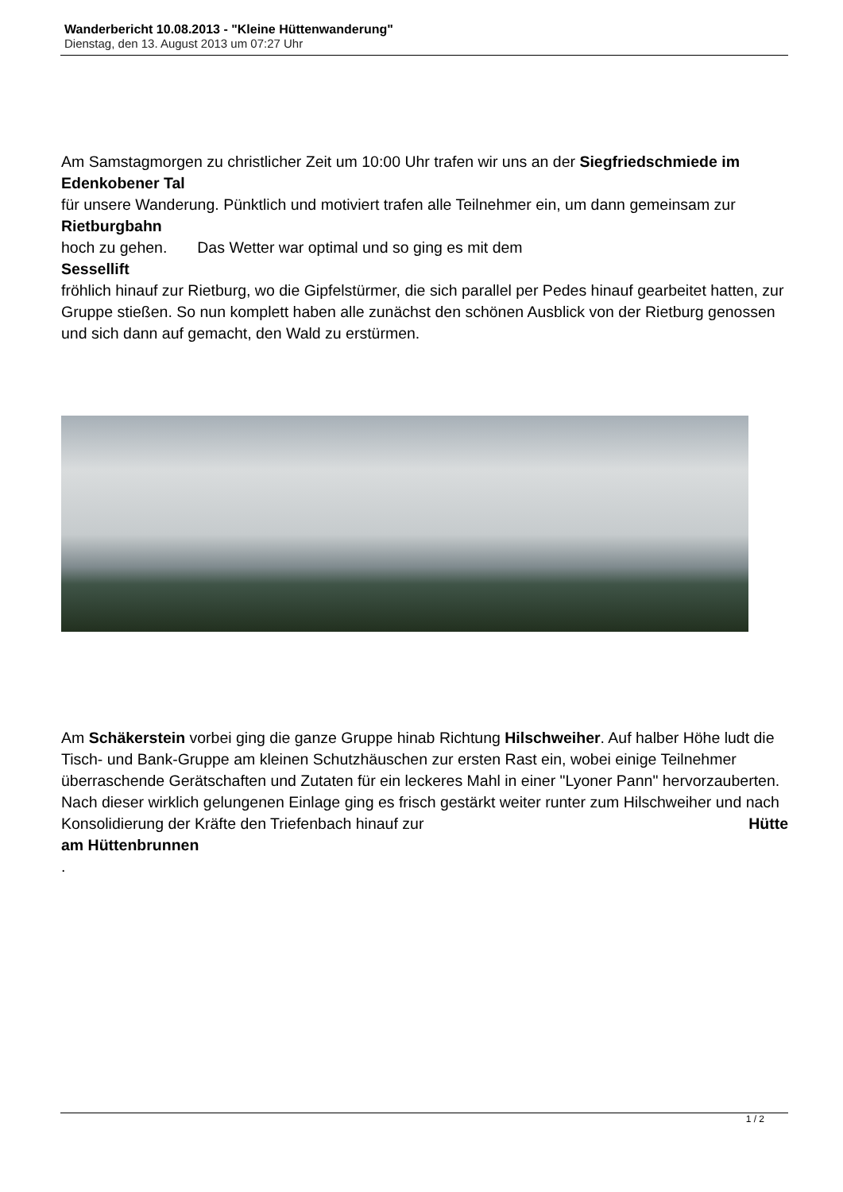Wanderbericht 10.08.2013 - "Kleine Hüttenwanderung"
Dienstag, den 13. August 2013 um 07:27 Uhr
Am Samstagmorgen zu christlicher Zeit um 10:00 Uhr trafen wir uns an der Siegfriedschmiede im Edenkobener Tal
für unsere Wanderung. Pünktlich und motiviert trafen alle Teilnehmer ein, um dann gemeinsam zur
Rietburgbahn
hoch zu gehen. Das Wetter war optimal und so ging es mit dem
Sessellift
fröhlich hinauf zur Rietburg, wo die Gipfelstürmer, die sich parallel per Pedes hinauf gearbeitet hatten, zur Gruppe stießen. So nun komplett haben alle zunächst den schönen Ausblick von der Rietburg genossen und sich dann auf gemacht, den Wald zu erstürmen.
Am Schäkerstein vorbei ging die ganze Gruppe hinab Richtung Hilschweiher. Auf halber Höhe ludt die Tisch- und Bank-Gruppe am kleinen Schutzhäuschen zur ersten Rast ein, wobei einige Teilnehmer überraschende Gerätschaften und Zutaten für ein leckeres Mahl in einer "Lyoner Pann" hervorzauberten. Nach dieser wirklich gelungenen Einlage ging es frisch gestärkt weiter runter zum Hilschweiher und nach Konsolidierung der Kräfte den Triefenbach hinauf zur Hütte
am Hüttenbrunnen
.
1 / 2